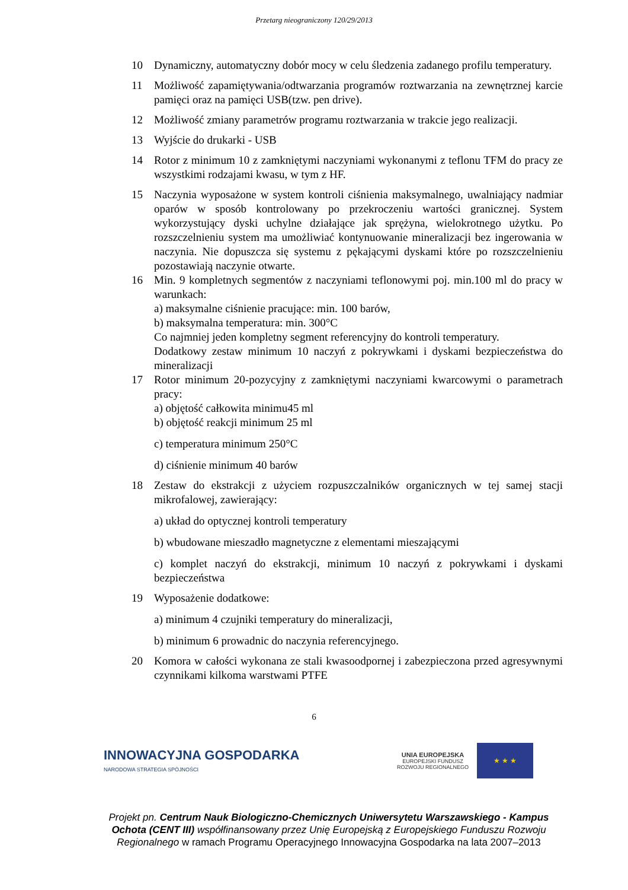Przetarg nieograniczony 120/29/2013
10 Dynamiczny, automatyczny dobór mocy w celu śledzenia zadanego profilu temperatury.
11 Możliwość zapamiętywania/odtwarzania programów roztwarzania na zewnętrznej karcie pamięci oraz na pamięci USB(tzw. pen drive).
12 Możliwość zmiany parametrów programu roztwarzania w trakcie jego realizacji.
13 Wyjście do drukarki - USB
14 Rotor z minimum 10 z zamkniętymi naczyniami wykonanymi z teflonu TFM do pracy ze wszystkimi rodzajami kwasu, w tym z HF.
15 Naczynia wyposażone w system kontroli ciśnienia maksymalnego, uwalniający nadmiar oparów w sposób kontrolowany po przekroczeniu wartości granicznej. System wykorzystujący dyski uchylne działające jak sprężyna, wielokrotnego użytku. Po rozszczelnieniu system ma umożliwiać kontynuowanie mineralizacji bez ingerowania w naczynia. Nie dopuszcza się systemu z pękającymi dyskami które po rozszczelnieniu pozostawiają naczynie otwarte.
16 Min. 9 kompletnych segmentów z naczyniami teflonowymi poj. min.100 ml do pracy w warunkach:
a) maksymalne ciśnienie pracujące: min. 100 barów,
b) maksymalna temperatura: min. 300°C
Co najmniej jeden kompletny segment referencyjny do kontroli temperatury.
Dodatkowy zestaw minimum 10 naczyń z pokrywkami i dyskami bezpieczeństwa do mineralizacji
17 Rotor minimum 20-pozycyjny z zamkniętymi naczyniami kwarcowymi o parametrach pracy:
a) objętość całkowita minimu45 ml
b) objętość reakcji minimum 25 ml
c) temperatura minimum 250°C
d) ciśnienie minimum 40 barów
18 Zestaw do ekstrakcji z użyciem rozpuszczalników organicznych w tej samej stacji mikrofalowej, zawierający:
a) układ do optycznej kontroli temperatury
b) wbudowane mieszadło magnetyczne z elementami mieszającymi
c) komplet naczyń do ekstrakcji, minimum 10 naczyń z pokrywkami i dyskami bezpieczeństwa
19 Wyposażenie dodatkowe:
a) minimum 4 czujniki temperatury do mineralizacji,
b) minimum 6 prowadnic do naczynia referencyjnego.
20 Komora w całości wykonana ze stali kwasoodpornej i zabezpieczona przed agresywnymi czynnikami kilkoma warstwami PTFE
6
INNOWACYJNA GOSPODARKA
NARODOWA STRATEGIA SPÓJNOŚCI
UNIA EUROPEJSKA
EUROPEJSKI FUNDUSZ
ROZWOJU REGIONALNEGO
★ ★ ★
Projekt pn. Centrum Nauk Biologiczno-Chemicznych Uniwersytetu Warszawskiego - Kampus Ochota (CENT III) współfinansowany przez Unię Europejską z Europejskiego Funduszu Rozwoju Regionalnego w ramach Programu Operacyjnego Innowacyjna Gospodarka na lata 2007–2013